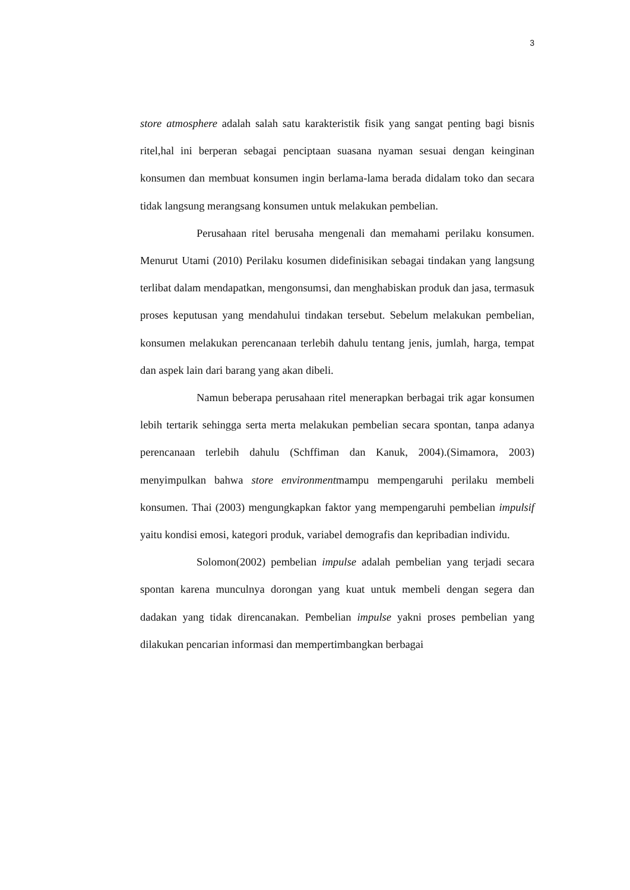3
store atmosphere adalah salah satu karakteristik fisik yang sangat penting bagi bisnis ritel,hal ini berperan sebagai penciptaan suasana nyaman sesuai dengan keinginan konsumen dan membuat konsumen ingin berlama-lama berada didalam toko dan secara tidak langsung merangsang konsumen untuk melakukan pembelian.
Perusahaan ritel berusaha mengenali dan memahami perilaku konsumen. Menurut Utami (2010) Perilaku kosumen didefinisikan sebagai tindakan yang langsung terlibat dalam mendapatkan, mengonsumsi, dan menghabiskan produk dan jasa, termasuk proses keputusan yang mendahului tindakan tersebut. Sebelum melakukan pembelian, konsumen melakukan perencanaan terlebih dahulu tentang jenis, jumlah, harga, tempat dan aspek lain dari barang yang akan dibeli.
Namun beberapa perusahaan ritel menerapkan berbagai trik agar konsumen lebih tertarik sehingga serta merta melakukan pembelian secara spontan, tanpa adanya perencanaan terlebih dahulu (Schffiman dan Kanuk, 2004).(Simamora, 2003) menyimpulkan bahwa store environmentmampu mempengaruhi perilaku membeli konsumen. Thai (2003) mengungkapkan faktor yang mempengaruhi pembelian impulsif yaitu kondisi emosi, kategori produk, variabel demografis dan kepribadian individu.
Solomon(2002) pembelian impulse adalah pembelian yang terjadi secara spontan karena munculnya dorongan yang kuat untuk membeli dengan segera dan dadakan yang tidak direncanakan. Pembelian impulse yakni proses pembelian yang dilakukan pencarian informasi dan mempertimbangkan berbagai